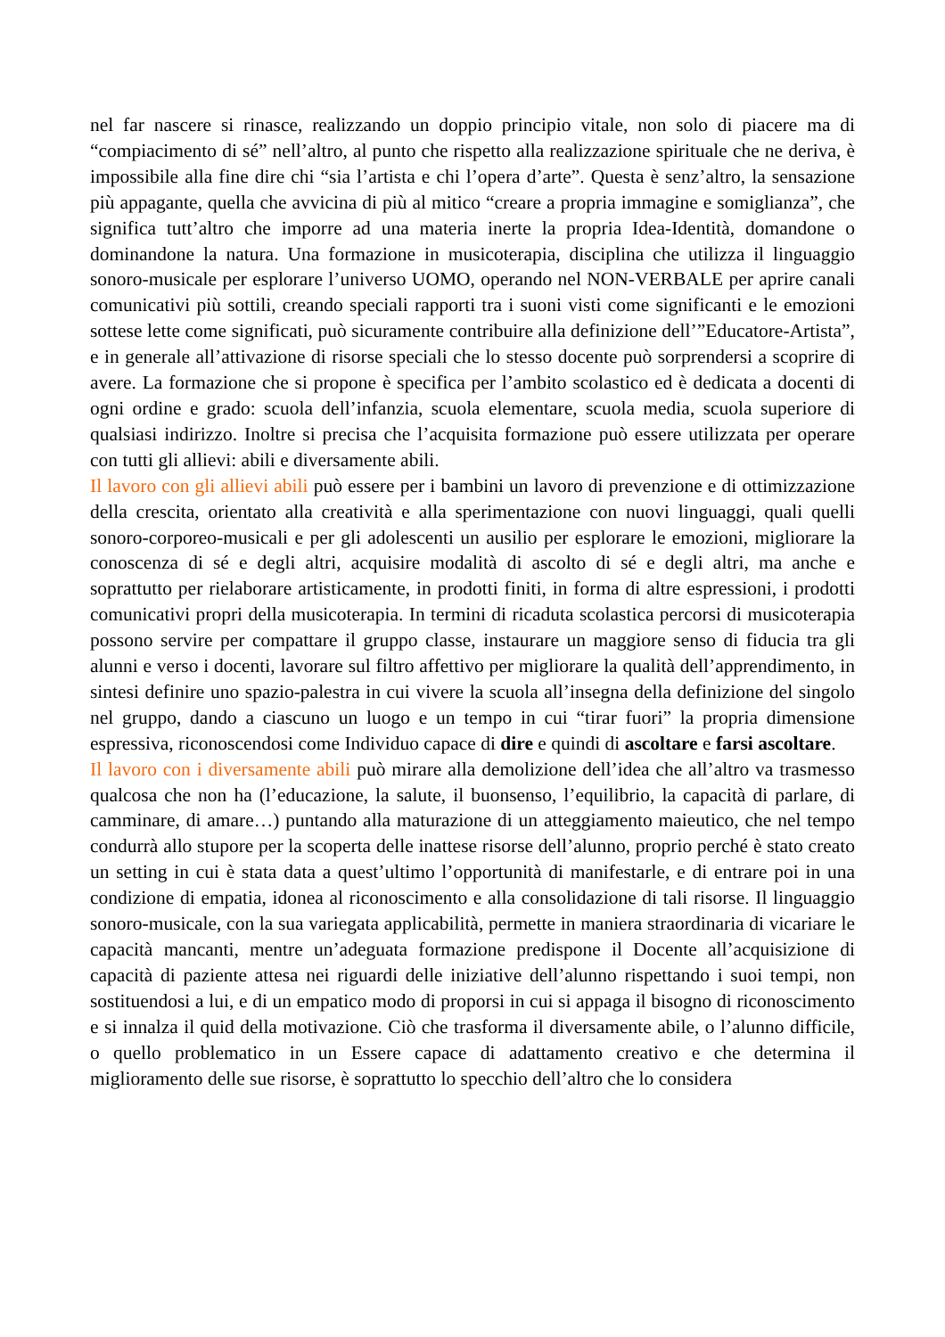nel far nascere si rinasce, realizzando un doppio principio vitale, non solo di piacere ma di “compiacimento di sé” nell’altro, al punto che rispetto alla realizzazione spirituale che ne deriva, è impossibile alla fine dire chi “sia l’artista e chi l’opera d’arte”. Questa è senz’altro, la sensazione più appagante, quella che avvicina di più al mitico “creare a propria immagine e somiglianza”, che significa tutt’altro che imporre ad una materia inerte la propria Idea-Identità, domandone o dominandone la natura. Una formazione in musicoterapia, disciplina che utilizza il linguaggio sonoro-musicale per esplorare l’universo UOMO, operando nel NON-VERBALE per aprire canali comunicativi più sottili, creando speciali rapporti tra i suoni visti come significanti e le emozioni sottese lette come significati, può sicuramente contribuire alla definizione dell’”Educatore-Artista”, e in generale all’attivazione di risorse speciali che lo stesso docente può sorprendersi a scoprire di avere. La formazione che si propone è specifica per l’ambito scolastico ed è dedicata a docenti di ogni ordine e grado: scuola dell’infanzia, scuola elementare, scuola media, scuola superiore di qualsiasi indirizzo. Inoltre si precisa che l’acquisita formazione può essere utilizzata per operare con tutti gli allievi: abili e diversamente abili.
Il lavoro con gli allievi abili può essere per i bambini un lavoro di prevenzione e di ottimizzazione della crescita, orientato alla creatività e alla sperimentazione con nuovi linguaggi, quali quelli sonoro-corporeo-musicali e per gli adolescenti un ausilio per esplorare le emozioni, migliorare la conoscenza di sé e degli altri, acquisire modalità di ascolto di sé e degli altri, ma anche e soprattutto per rielaborare artisticamente, in prodotti finiti, in forma di altre espressioni, i prodotti comunicativi propri della musicoterapia. In termini di ricaduta scolastica percorsi di musicoterapia possono servire per compattare il gruppo classe, instaurare un maggiore senso di fiducia tra gli alunni e verso i docenti, lavorare sul filtro affettivo per migliorare la qualità dell’apprendimento, in sintesi definire uno spazio-palestra in cui vivere la scuola all’insegna della definizione del singolo nel gruppo, dando a ciascuno un luogo e un tempo in cui “tirar fuori” la propria dimensione espressiva, riconoscendosi come Individuo capace di dire e quindi di ascoltare e farsi ascoltare.
Il lavoro con i diversamente abili può mirare alla demolizione dell’idea che all’altro va trasmesso qualcosa che non ha (l’educazione, la salute, il buonsenso, l’equilibrio, la capacità di parlare, di camminare, di amare…) puntando alla maturazione di un atteggiamento maieutico, che nel tempo condurrà allo stupore per la scoperta delle inattese risorse dell’alunno, proprio perché è stato creato un setting in cui è stata data a quest’ultimo l’opportunità di manifestarle, e di entrare poi in una condizione di empatia, idonea al riconoscimento e alla consolidazione di tali risorse. Il linguaggio sonoro-musicale, con la sua variegata applicabilità, permette in maniera straordinaria di vicariare le capacità mancanti, mentre un’adeguata formazione predispone il Docente all’acquisizione di capacità di paziente attesa nei riguardi delle iniziative dell’alunno rispettando i suoi tempi, non sostituendosi a lui, e di un empatico modo di proporsi in cui si appaga il bisogno di riconoscimento e si innalza il quid della motivazione. Ciò che trasforma il diversamente abile, o l’alunno difficile, o quello problematico in un Essere capace di adattamento creativo e che determina il miglioramento delle sue risorse, è soprattutto lo specchio dell’altro che lo considera